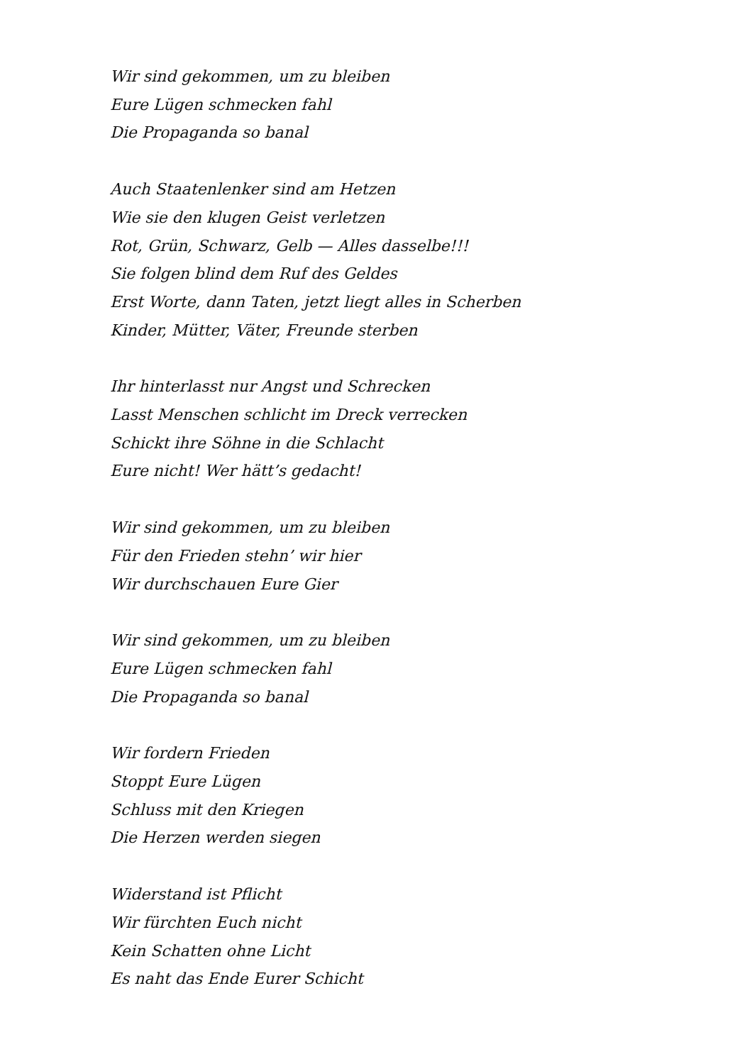Wir sind gekommen, um zu bleiben
Eure Lügen schmecken fahl
Die Propaganda so banal
Auch Staatenlenker sind am Hetzen
Wie sie den klugen Geist verletzen
Rot, Grün, Schwarz, Gelb — Alles dasselbe!!!
Sie folgen blind dem Ruf des Geldes
Erst Worte, dann Taten, jetzt liegt alles in Scherben
Kinder, Mütter, Väter, Freunde sterben
Ihr hinterlasst nur Angst und Schrecken
Lasst Menschen schlicht im Dreck verrecken
Schickt ihre Söhne in die Schlacht
Eure nicht! Wer hätt’s gedacht!
Wir sind gekommen, um zu bleiben
Für den Frieden stehn’ wir hier
Wir durchschauen Eure Gier
Wir sind gekommen, um zu bleiben
Eure Lügen schmecken fahl
Die Propaganda so banal
Wir fordern Frieden
Stoppt Eure Lügen
Schluss mit den Kriegen
Die Herzen werden siegen
Widerstand ist Pflicht
Wir fürchten Euch nicht
Kein Schatten ohne Licht
Es naht das Ende Eurer Schicht